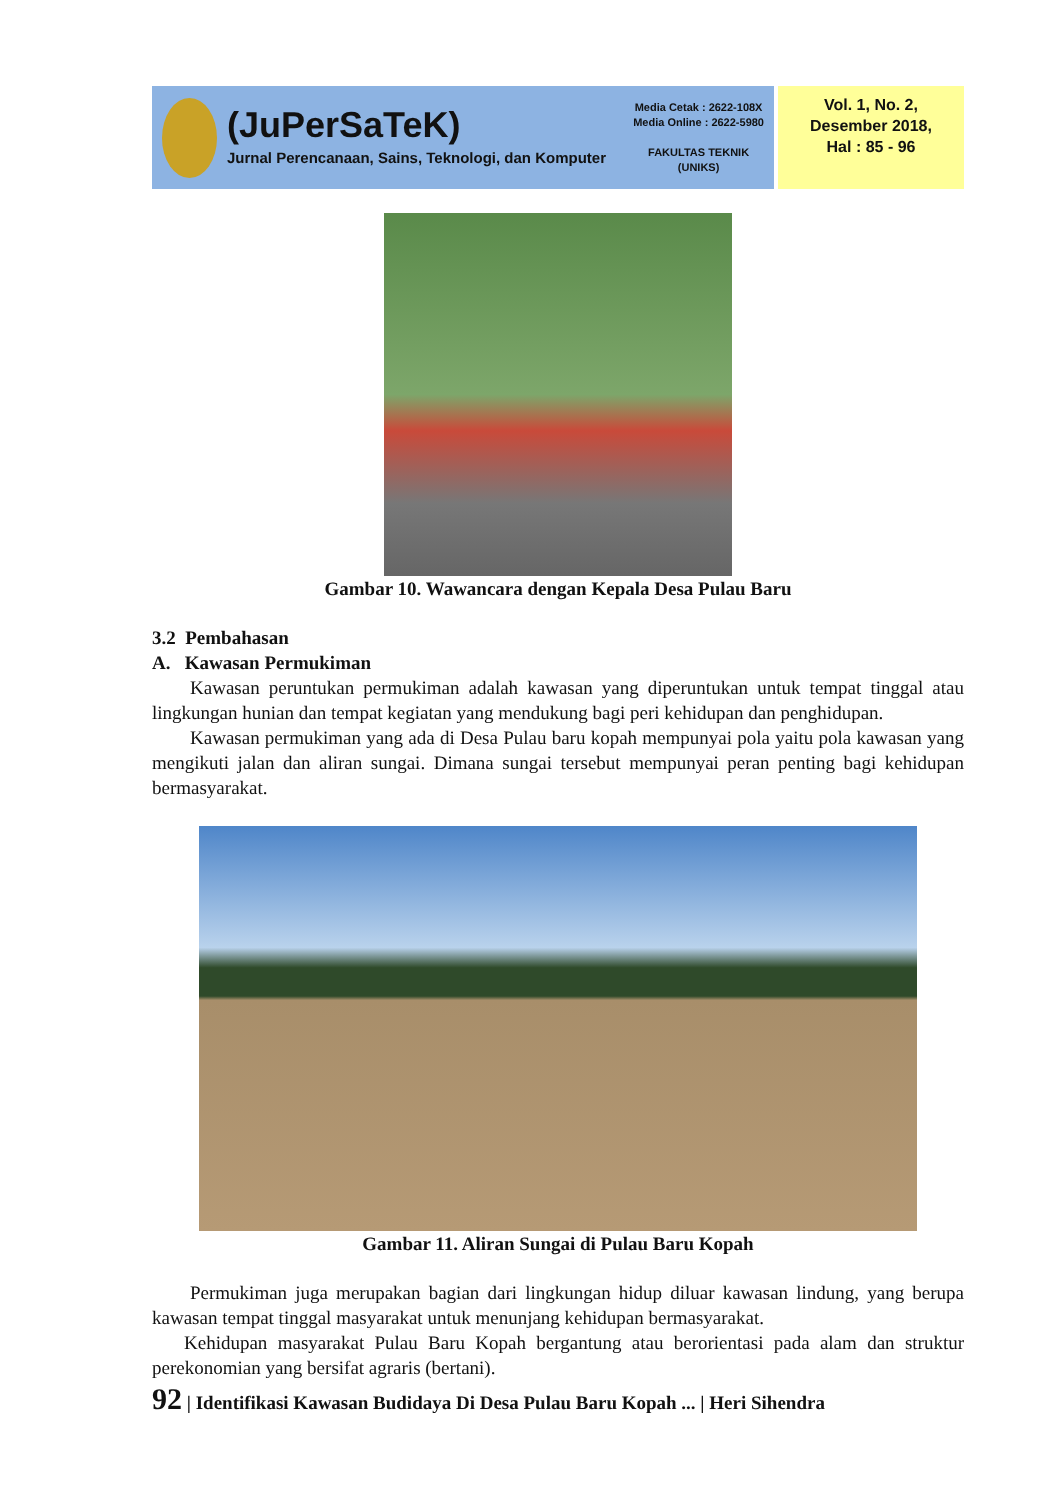(JuPerSaTeK)
Jurnal Perencanaan, Sains, Teknologi, dan Komputer
Media Cetak : 2622-108X
Media Online : 2622-5980
FAKULTAS TEKNIK
(UNIKS)
Vol. 1, No. 2,
Desember 2018,
Hal : 85 - 96
Gambar 10. Wawancara dengan Kepala Desa Pulau Baru
3.2 Pembahasan
A. Kawasan Permukiman
Kawasan peruntukan permukiman adalah kawasan yang diperuntukan untuk tempat tinggal atau lingkungan hunian dan tempat kegiatan yang mendukung bagi peri kehidupan dan penghidupan.
Kawasan permukiman yang ada di Desa Pulau baru kopah mempunyai pola yaitu pola kawasan yang mengikuti jalan dan aliran sungai. Dimana sungai tersebut mempunyai peran penting bagi kehidupan bermasyarakat.
Gambar 11. Aliran Sungai di Pulau Baru Kopah
Permukiman juga merupakan bagian dari lingkungan hidup diluar kawasan lindung, yang berupa kawasan tempat tinggal masyarakat untuk menunjang kehidupan bermasyarakat.
Kehidupan masyarakat Pulau Baru Kopah bergantung atau berorientasi pada alam dan struktur perekonomian yang bersifat agraris (bertani).
92 | Identifikasi Kawasan Budidaya Di Desa Pulau Baru Kopah ... | Heri Sihendra